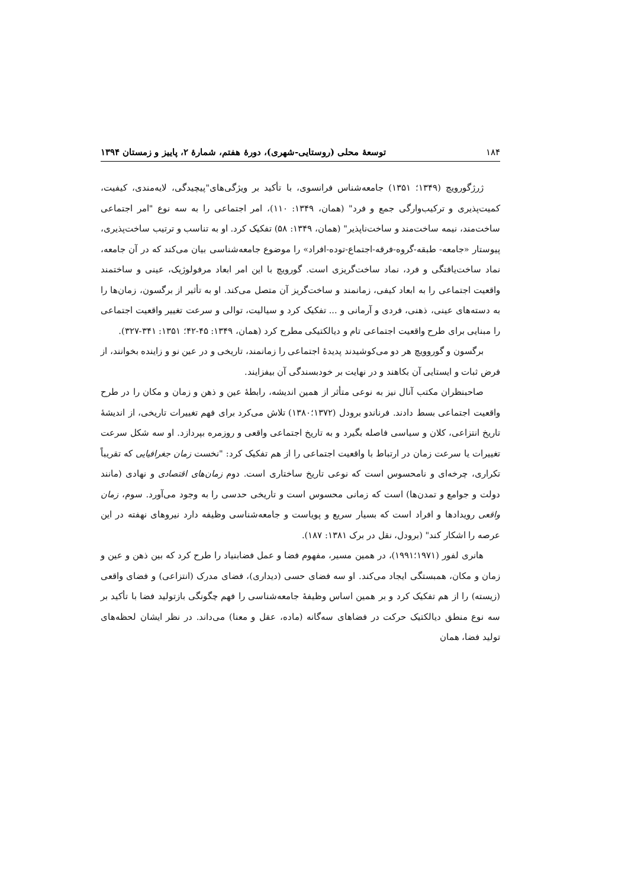۱۸۴ توسعهٔ محلی (روستایی-شهری)، دورهٔ هفتم، شمارهٔ ۲، پاییز و زمستان ۱۳۹۴
ژرژگورویچ (۱۳۴۹؛ ۱۳۵۱) جامعه‌شناس فرانسوی، با تأکید بر ویژگی‌های"پیچیدگی، لایه‌مندی، کیفیت، کمیت‌پذیری و ترکیب‌وارگی جمع و فرد" (همان، ۱۳۴۹: ۱۱۰)، امر اجتماعی را به سه نوع "امر اجتماعی ساخت‌مند، نیمه ساخت‌مند و ساخت‌ناپذیر" (همان، ۱۳۴۹: ۵۸) تفکیک کرد. او به تناسب و ترتیب ساخت‌پذیری، پیوستار «جامعه- طبقه-گروه-فرقه-اجتماع-توده-افراد» را موضوع جامعه‌شناسی بیان می‌کند که در آن جامعه، نماد ساخت‌یافتگی و فرد، نماد ساخت‌گریزی است. گورویچ با این امر ابعاد مرفولوژیک، عینی و ساختمند واقعیت اجتماعی را به ابعاد کیفی، زمانمند و ساخت‌گریز آن متصل می‌کند. او به تأثیر از برگسون، زمان‌ها را به دسته‌های عینی، ذهنی، فردی و آرمانی و ... تفکیک کرد و سیالیت، توالی و سرعت تغییر واقعیت اجتماعی را مبنایی برای طرح واقعیت اجتماعی تام و دیالکتیکی مطرح کرد (همان، ۱۳۴۹: ۴۵-۴۲؛ ۱۳۵۱: ۳۴۱-۳۲۷).
برگسون و گوروویچ هر دو می‌کوشیدند پدیدهٔ اجتماعی را زمانمند، تاریخی و در عین نو و زاینده بخوانند، از فرض ثبات و ایستایی آن بکاهند و در نهایت بر خودبسندگی آن بیفزایند.
صاحبنظران مکتب آنال نیز به نوعی متأثر از همین اندیشه، رابطهٔ عین و ذهن و زمان و مکان را در طرح واقعیت اجتماعی بسط دادند. فرناندو برودل (۱۳۷۲؛۱۳۸۰) تلاش می‌کرد برای فهم تغییرات تاریخی، از اندیشهٔ تاریخ انتزاعی، کلان و سیاسی فاصله بگیرد و به تاریخ اجتماعی واقعی و روزمره بپردازد. او سه شکل سرعت تغییرات یا سرعت زمان در ارتباط با واقعیت اجتماعی را از هم تفکیک کرد: "نخست زمان جغرافیایی که تقریباً تکراری، چرخه‌ای و نامحسوس است که نوعی تاریخ ساختاری است. دوم زمان‌های اقتصادی و نهادی (مانند دولت و جوامع و تمدن‌ها) است که زمانی محسوس است و تاریخی حدسی را به وجود می‌آورد. سوم، زمان واقعی رویدادها و افراد است که بسیار سریع و پویاست و جامعه‌شناسی وظیفه دارد نیروهای نهفته در این عرصه را اشکار کند" (برودل، نقل در برک ۱۳۸۱: ۱۸۷).
هانری لفور (۱۹۷۱؛۱۹۹۱)، در همین مسیر، مفهوم فضا و عمل فضابنیاد را طرح کرد که بین ذهن و عین و زمان و مکان، همبستگی ایجاد می‌کند. او سه فضای حسی (دیداری)، فضای مدرک (انتزاعی) و فضای واقعی (زیسته) را از هم تفکیک کرد و بر همین اساس وظیفهٔ جامعه‌شناسی را فهم چگونگی بازتولید فضا با تأکید بر سه نوع منطق دیالکتیک حرکت در فضاهای سه‌گانه (ماده، عقل و معنا) می‌داند. در نظر ایشان لحظه‌های تولید فضا، همان